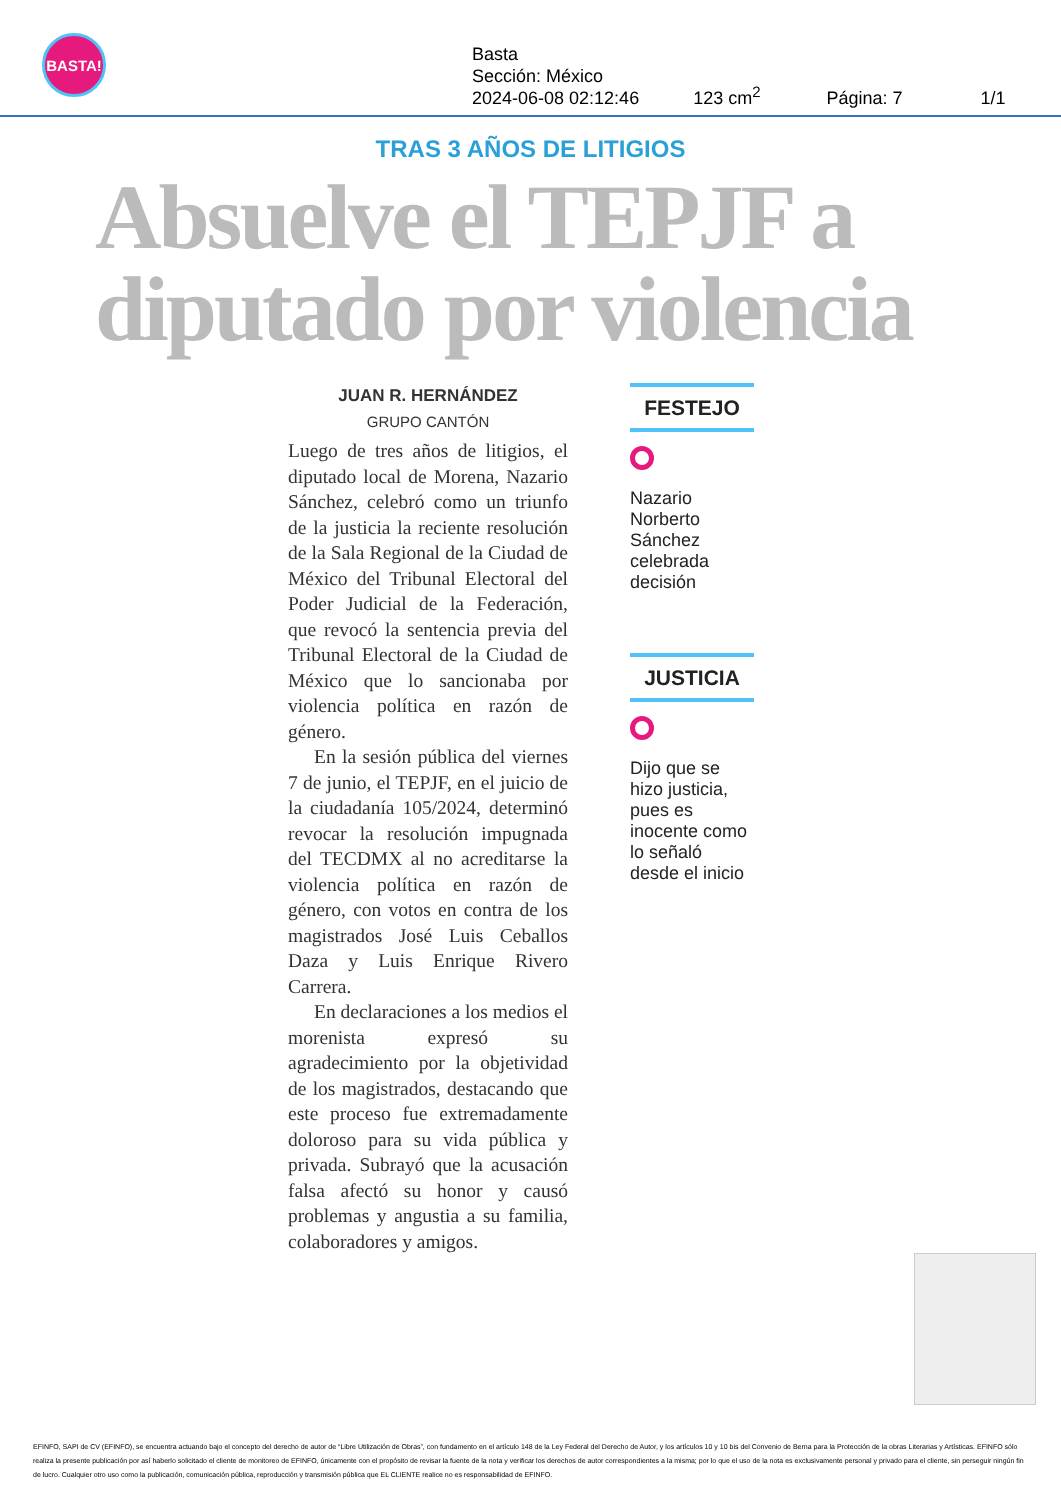BASTA!
Basta
Sección: México
2024-06-08 02:12:46
123 cm<sup>2</sup>
Página: 7
1/1
TRAS 3 AÑOS DE LITIGIOS
Absuelve el TEPJF a diputado por violencia
JUAN R. HERNÁNDEZ
GRUPO CANTÓN
Luego de tres años de litigios, el diputado local de Morena, Nazario Sánchez, celebró como un triunfo de la justicia la reciente resolución de la Sala Regional de la Ciudad de México del Tribunal Electoral del Poder Judicial de la Federación, que revocó la sentencia previa del Tribunal Electoral de la Ciudad de México que lo sancionaba por violencia política en razón de género.
En la sesión pública del viernes 7 de junio, el TEPJF, en el juicio de la ciudadanía 105/2024, determinó revocar la resolución impugnada del TECDMX al no acreditarse la violencia política en razón de género, con votos en contra de los magistrados José Luis Ceballos Daza y Luis Enrique Rivero Carrera.
En declaraciones a los medios el morenista expresó su agradecimiento por la objetividad de los magistrados, destacando que este proceso fue extremadamente doloroso para su vida pública y privada. Subrayó que la acusación falsa afectó su honor y causó problemas y angustia a su familia, colaboradores y amigos.
FESTEJO
Nazario Norberto Sánchez celebrada decisión
JUSTICIA
Dijo que se hizo justicia, pues es inocente como lo señaló desde el inicio
EFINFO, SAPI de CV (EFINFO), se encuentra actuando bajo el concepto del derecho de autor de “Libre Utilización de Obras”, con fundamento en el artículo 148 de la Ley Federal del Derecho de Autor, y los artículos 10 y 10 bis del Convenio de Berna para la Protección de la obras Literarias y Artísticas. EFINFO sólo realiza la presente publicación por así haberlo solicitado el cliente de monitoreo de EFINFO, únicamente con el propósito de revisar la fuente de la nota y verificar los derechos de autor correspondientes a la misma; por lo que el uso de la nota es exclusivamente personal y privado para el cliente, sin perseguir ningún fin de lucro. Cualquier otro uso como la publicación, comunicación pública, reproducción y transmisión pública que EL CLIENTE realice no es responsabilidad de EFINFO.